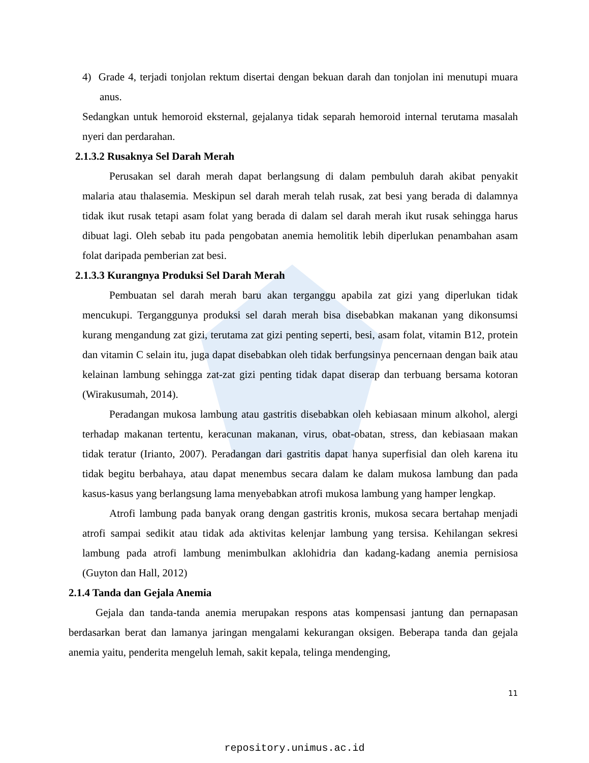4) Grade 4, terjadi tonjolan rektum disertai dengan bekuan darah dan tonjolan ini menutupi muara anus.
Sedangkan untuk hemoroid eksternal, gejalanya tidak separah hemoroid internal terutama masalah nyeri dan perdarahan.
2.1.3.2 Rusaknya Sel Darah Merah
Perusakan sel darah merah dapat berlangsung di dalam pembuluh darah akibat penyakit malaria atau thalasemia. Meskipun sel darah merah telah rusak, zat besi yang berada di dalamnya tidak ikut rusak tetapi asam folat yang berada di dalam sel darah merah ikut rusak sehingga harus dibuat lagi. Oleh sebab itu pada pengobatan anemia hemolitik lebih diperlukan penambahan asam folat daripada pemberian zat besi.
2.1.3.3 Kurangnya Produksi Sel Darah Merah
Pembuatan sel darah merah baru akan terganggu apabila zat gizi yang diperlukan tidak mencukupi. Terganggunya produksi sel darah merah bisa disebabkan makanan yang dikonsumsi kurang mengandung zat gizi, terutama zat gizi penting seperti, besi, asam folat, vitamin B12, protein dan vitamin C selain itu, juga dapat disebabkan oleh tidak berfungsinya pencernaan dengan baik atau kelainan lambung sehingga zat-zat gizi penting tidak dapat diserap dan terbuang bersama kotoran (Wirakusumah, 2014).
Peradangan mukosa lambung atau gastritis disebabkan oleh kebiasaan minum alkohol, alergi terhadap makanan tertentu, keracunan makanan, virus, obat-obatan, stress, dan kebiasaan makan tidak teratur (Irianto, 2007). Peradangan dari gastritis dapat hanya superfisial dan oleh karena itu tidak begitu berbahaya, atau dapat menembus secara dalam ke dalam mukosa lambung dan pada kasus-kasus yang berlangsung lama menyebabkan atrofi mukosa lambung yang hamper lengkap.
Atrofi lambung pada banyak orang dengan gastritis kronis, mukosa secara bertahap menjadi atrofi sampai sedikit atau tidak ada aktivitas kelenjar lambung yang tersisa. Kehilangan sekresi lambung pada atrofi lambung menimbulkan aklohidria dan kadang-kadang anemia pernisiosa (Guyton dan Hall, 2012)
2.1.4 Tanda dan Gejala Anemia
Gejala dan tanda-tanda anemia merupakan respons atas kompensasi jantung dan pernapasan berdasarkan berat dan lamanya jaringan mengalami kekurangan oksigen. Beberapa tanda dan gejala anemia yaitu, penderita mengeluh lemah, sakit kepala, telinga mendenging,
11
repository.unimus.ac.id